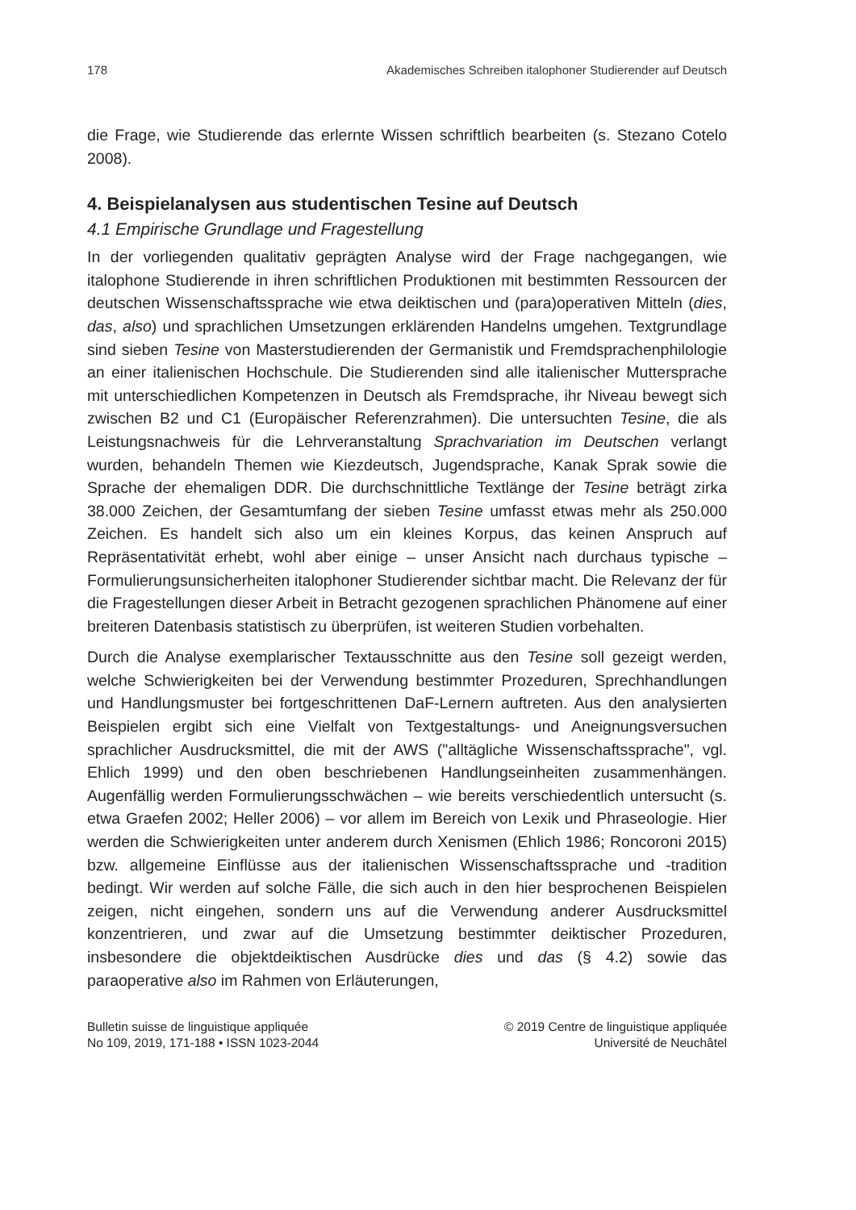178 Akademisches Schreiben italophoner Studierender auf Deutsch
die Frage, wie Studierende das erlernte Wissen schriftlich bearbeiten (s. Stezano Cotelo 2008).
4. Beispielanalysen aus studentischen Tesine auf Deutsch
4.1 Empirische Grundlage und Fragestellung
In der vorliegenden qualitativ geprägten Analyse wird der Frage nachgegangen, wie italophone Studierende in ihren schriftlichen Produktionen mit bestimmten Ressourcen der deutschen Wissenschaftssprache wie etwa deiktischen und (para)operativen Mitteln (dies, das, also) und sprachlichen Umsetzungen erklärenden Handelns umgehen. Textgrundlage sind sieben Tesine von Masterstudierenden der Germanistik und Fremdsprachenphilologie an einer italienischen Hochschule. Die Studierenden sind alle italienischer Muttersprache mit unterschiedlichen Kompetenzen in Deutsch als Fremdsprache, ihr Niveau bewegt sich zwischen B2 und C1 (Europäischer Referenzrahmen). Die untersuchten Tesine, die als Leistungsnachweis für die Lehrveranstaltung Sprachvariation im Deutschen verlangt wurden, behandeln Themen wie Kiezdeutsch, Jugendsprache, Kanak Sprak sowie die Sprache der ehemaligen DDR. Die durchschnittliche Textlänge der Tesine beträgt zirka 38.000 Zeichen, der Gesamtumfang der sieben Tesine umfasst etwas mehr als 250.000 Zeichen. Es handelt sich also um ein kleines Korpus, das keinen Anspruch auf Repräsentativität erhebt, wohl aber einige – unser Ansicht nach durchaus typische – Formulierungsunsicherheiten italophoner Studierender sichtbar macht. Die Relevanz der für die Fragestellungen dieser Arbeit in Betracht gezogenen sprachlichen Phänomene auf einer breiteren Datenbasis statistisch zu überprüfen, ist weiteren Studien vorbehalten.
Durch die Analyse exemplarischer Textausschnitte aus den Tesine soll gezeigt werden, welche Schwierigkeiten bei der Verwendung bestimmter Prozeduren, Sprechhandlungen und Handlungsmuster bei fortgeschrittenen DaF-Lernern auftreten. Aus den analysierten Beispielen ergibt sich eine Vielfalt von Textgestaltungs- und Aneignungsversuchen sprachlicher Ausdrucksmittel, die mit der AWS ("alltägliche Wissenschaftssprache", vgl. Ehlich 1999) und den oben beschriebenen Handlungseinheiten zusammenhängen. Augenfällig werden Formulierungsschwächen – wie bereits verschiedentlich untersucht (s. etwa Graefen 2002; Heller 2006) – vor allem im Bereich von Lexik und Phraseologie. Hier werden die Schwierigkeiten unter anderem durch Xenismen (Ehlich 1986; Roncoroni 2015) bzw. allgemeine Einflüsse aus der italienischen Wissenschaftssprache und -tradition bedingt. Wir werden auf solche Fälle, die sich auch in den hier besprochenen Beispielen zeigen, nicht eingehen, sondern uns auf die Verwendung anderer Ausdrucksmittel konzentrieren, und zwar auf die Umsetzung bestimmter deiktischer Prozeduren, insbesondere die objektdeiktischen Ausdrücke dies und das (§ 4.2) sowie das paraoperative also im Rahmen von Erläuterungen,
Bulletin suisse de linguistique appliquée
No 109, 2019, 171-188 • ISSN 1023-2044
© 2019 Centre de linguistique appliquée
Université de Neuchâtel